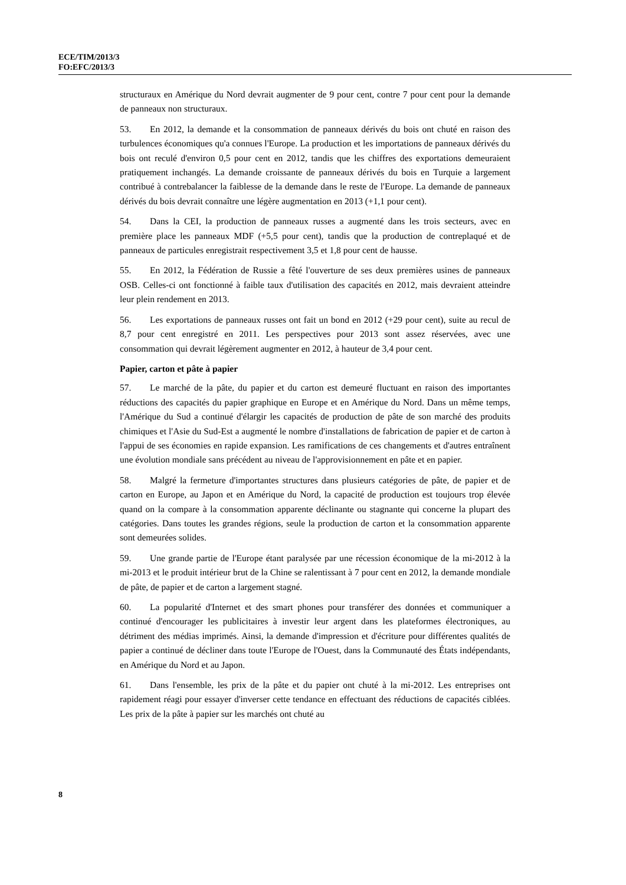ECE/TIM/2013/3
FO:EFC/2013/3
structuraux en Amérique du Nord devrait augmenter de 9 pour cent, contre 7 pour cent pour la demande de panneaux non structuraux.
53. En 2012, la demande et la consommation de panneaux dérivés du bois ont chuté en raison des turbulences économiques qu'a connues l'Europe. La production et les importations de panneaux dérivés du bois ont reculé d'environ 0,5 pour cent en 2012, tandis que les chiffres des exportations demeuraient pratiquement inchangés. La demande croissante de panneaux dérivés du bois en Turquie a largement contribué à contrebalancer la faiblesse de la demande dans le reste de l'Europe. La demande de panneaux dérivés du bois devrait connaître une légère augmentation en 2013 (+1,1 pour cent).
54. Dans la CEI, la production de panneaux russes a augmenté dans les trois secteurs, avec en première place les panneaux MDF (+5,5 pour cent), tandis que la production de contreplaqué et de panneaux de particules enregistrait respectivement 3,5 et 1,8 pour cent de hausse.
55. En 2012, la Fédération de Russie a fêté l'ouverture de ses deux premières usines de panneaux OSB. Celles-ci ont fonctionné à faible taux d'utilisation des capacités en 2012, mais devraient atteindre leur plein rendement en 2013.
56. Les exportations de panneaux russes ont fait un bond en 2012 (+29 pour cent), suite au recul de 8,7 pour cent enregistré en 2011. Les perspectives pour 2013 sont assez réservées, avec une consommation qui devrait légèrement augmenter en 2012, à hauteur de 3,4 pour cent.
Papier, carton et pâte à papier
57. Le marché de la pâte, du papier et du carton est demeuré fluctuant en raison des importantes réductions des capacités du papier graphique en Europe et en Amérique du Nord. Dans un même temps, l'Amérique du Sud a continué d'élargir les capacités de production de pâte de son marché des produits chimiques et l'Asie du Sud-Est a augmenté le nombre d'installations de fabrication de papier et de carton à l'appui de ses économies en rapide expansion. Les ramifications de ces changements et d'autres entraînent une évolution mondiale sans précédent au niveau de l'approvisionnement en pâte et en papier.
58. Malgré la fermeture d'importantes structures dans plusieurs catégories de pâte, de papier et de carton en Europe, au Japon et en Amérique du Nord, la capacité de production est toujours trop élevée quand on la compare à la consommation apparente déclinante ou stagnante qui concerne la plupart des catégories. Dans toutes les grandes régions, seule la production de carton et la consommation apparente sont demeurées solides.
59. Une grande partie de l'Europe étant paralysée par une récession économique de la mi-2012 à la mi-2013 et le produit intérieur brut de la Chine se ralentissant à 7 pour cent en 2012, la demande mondiale de pâte, de papier et de carton a largement stagné.
60. La popularité d'Internet et des smart phones pour transférer des données et communiquer a continué d'encourager les publicitaires à investir leur argent dans les plateformes électroniques, au détriment des médias imprimés. Ainsi, la demande d'impression et d'écriture pour différentes qualités de papier a continué de décliner dans toute l'Europe de l'Ouest, dans la Communauté des États indépendants, en Amérique du Nord et au Japon.
61. Dans l'ensemble, les prix de la pâte et du papier ont chuté à la mi-2012. Les entreprises ont rapidement réagi pour essayer d'inverser cette tendance en effectuant des réductions de capacités ciblées. Les prix de la pâte à papier sur les marchés ont chuté au
8